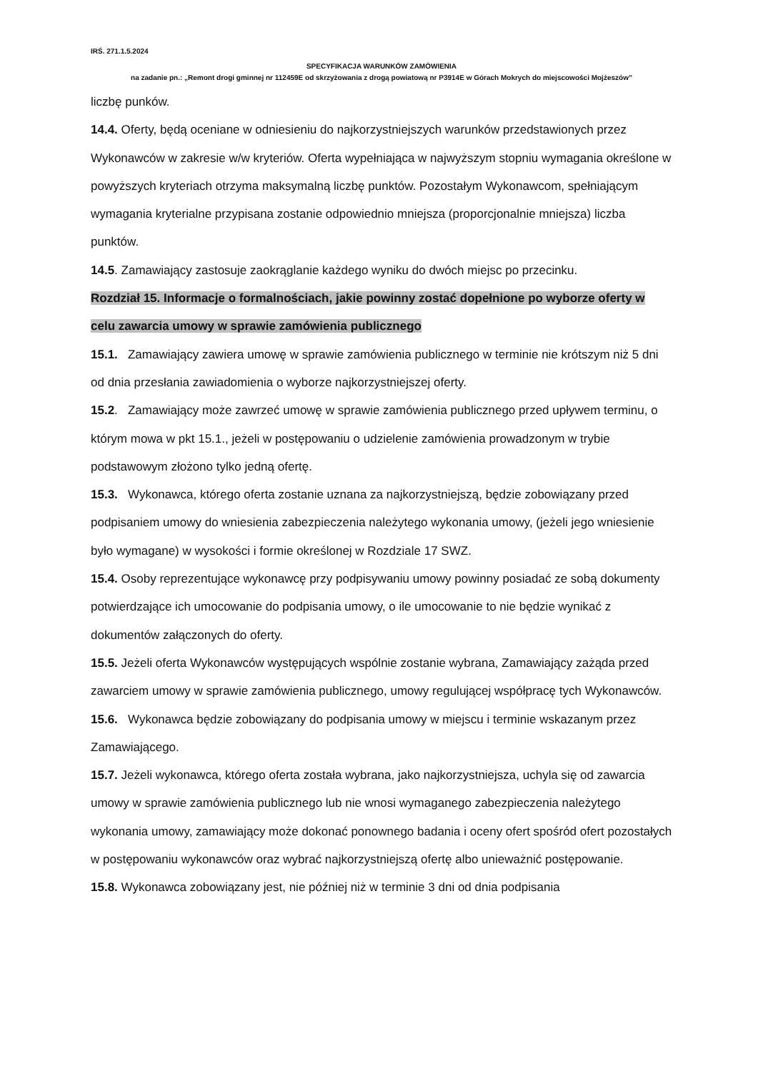IRŚ. 271.1.5.2024
SPECYFIKACJA WARUNKÓW ZAMÓWIENIA
na zadanie pn.: „Remont drogi gminnej nr 112459E od skrzyżowania z drogą powiatową nr P3914E w Górach Mokrych do miejscowości Mojżeszów”
liczbę punków.
14.4. Oferty, będą oceniane w odniesieniu do najkorzystniejszych warunków przedstawionych przez Wykonawców w zakresie w/w kryteriów. Oferta wypełniająca w najwyższym stopniu wymagania określone w powyższych kryteriach otrzyma maksymalną liczbę punktów. Pozostałym Wykonawcom, spełniającym wymagania kryterialne przypisana zostanie odpowiednio mniejsza (proporcjonalnie mniejsza) liczba punktów.
14.5. Zamawiający zastosuje zaokrąglanie każdego wyniku do dwóch miejsc po przecinku.
Rozdział 15. Informacje o formalnościach, jakie powinny zostać dopełnione po wyborze oferty w celu zawarcia umowy w sprawie zamówienia publicznego
15.1. Zamawiający zawiera umowę w sprawie zamówienia publicznego w terminie nie krótszym niż 5 dni od dnia przesłania zawiadomienia o wyborze najkorzystniejszej oferty.
15.2. Zamawiający może zawrzeć umowę w sprawie zamówienia publicznego przed upływem terminu, o którym mowa w pkt 15.1., jeżeli w postępowaniu o udzielenie zamówienia prowadzonym w trybie podstawowym złożono tylko jedną ofertę.
15.3. Wykonawca, którego oferta zostanie uznana za najkorzystniejszą, będzie zobowiązany przed podpisaniem umowy do wniesienia zabezpieczenia należytego wykonania umowy, (jeżeli jego wniesienie było wymagane) w wysokości i formie określonej w Rozdziale 17 SWZ.
15.4. Osoby reprezentujące wykonawcę przy podpisywaniu umowy powinny posiadać ze sobą dokumenty potwierdzające ich umocowanie do podpisania umowy, o ile umocowanie to nie będzie wynikać z dokumentów załączonych do oferty.
15.5. Jeżeli oferta Wykonawców występujących wspólnie zostanie wybrana, Zamawiający zażąda przed zawarciem umowy w sprawie zamówienia publicznego, umowy regulującej współpracę tych Wykonawców.
15.6. Wykonawca będzie zobowiązany do podpisania umowy w miejscu i terminie wskazanym przez Zamawiającego.
15.7. Jeżeli wykonawca, którego oferta została wybrana, jako najkorzystniejsza, uchyla się od zawarcia umowy w sprawie zamówienia publicznego lub nie wnosi wymaganego zabezpieczenia należytego wykonania umowy, zamawiający może dokonać ponownego badania i oceny ofert spośród ofert pozostałych w postępowaniu wykonawców oraz wybrać najkorzystniejszą ofertę albo unieważnić postępowanie.
15.8. Wykonawca zobowiązany jest, nie później niż w terminie 3 dni od dnia podpisania